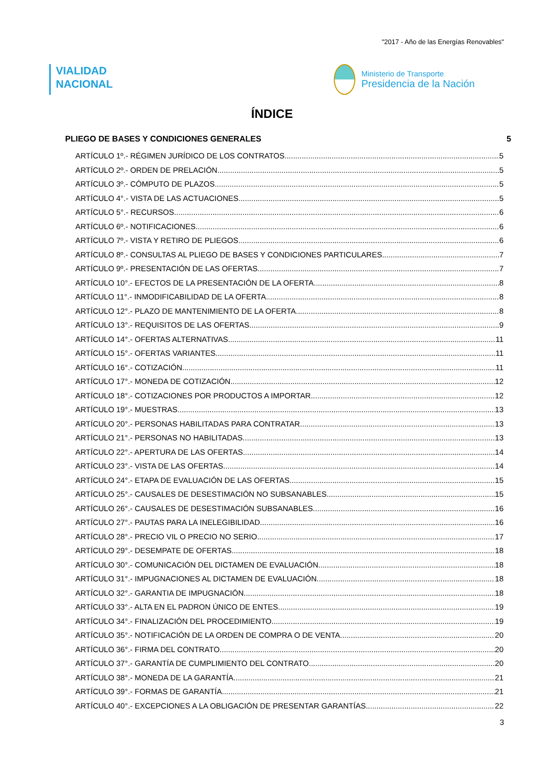"2017 - Año de las Energías Renovables"
VIALIDAD
NACIONAL
Ministerio de Transporte
Presidencia de la Nación
ÍNDICE
PLIEGO DE BASES Y CONDICIONES GENERALES 5
ARTÍCULO 1º.- RÉGIMEN JURÍDICO DE LOS CONTRATOS. 5
ARTÍCULO 2º.- ORDEN DE PRELACIÓN. 5
ARTÍCULO 3º.- CÓMPUTO DE PLAZOS. 5
ARTÍCULO 4°.- VISTA DE LAS ACTUACIONES. 5
ARTÍCULO 5°.- RECURSOS. 6
ARTÍCULO 6º.- NOTIFICACIONES. 6
ARTÍCULO 7º.- VISTA Y RETIRO DE PLIEGOS. 6
ARTÍCULO 8º.- CONSULTAS AL PLIEGO DE BASES Y CONDICIONES PARTICULARES. 7
ARTÍCULO 9º.- PRESENTACIÓN DE LAS OFERTAS. 7
ARTÍCULO 10°.- EFECTOS DE LA PRESENTACIÓN DE LA OFERTA. 8
ARTÍCULO 11°.- INMODIFICABILIDAD DE LA OFERTA. 8
ARTÍCULO 12°.- PLAZO DE MANTENIMIENTO DE LA OFERTA. 8
ARTÍCULO 13°.- REQUISITOS DE LAS OFERTAS. 9
ARTÍCULO 14°.- OFERTAS ALTERNATIVAS. 11
ARTÍCULO 15°.- OFERTAS VARIANTES. 11
ARTÍCULO 16°.- COTIZACIÓN. 11
ARTÍCULO 17°.- MONEDA DE COTIZACIÓN. 12
ARTÍCULO 18°.- COTIZACIONES POR PRODUCTOS A IMPORTAR. 12
ARTÍCULO 19°.- MUESTRAS. 13
ARTÍCULO 20°.- PERSONAS HABILITADAS PARA CONTRATAR. 13
ARTÍCULO 21°.- PERSONAS NO HABILITADAS. 13
ARTÍCULO 22°.- APERTURA DE LAS OFERTAS. 14
ARTÍCULO 23°.- VISTA DE LAS OFERTAS. 14
ARTÍCULO 24°.- ETAPA DE EVALUACIÓN DE LAS OFERTAS. 15
ARTÍCULO 25°.- CAUSALES DE DESESTIMACIÓN NO SUBSANABLES. 15
ARTÍCULO 26°.- CAUSALES DE DESESTIMACIÓN SUBSANABLES. 16
ARTÍCULO 27°.- PAUTAS PARA LA INELEGIBILIDAD. 16
ARTÍCULO 28°.- PRECIO VIL O PRECIO NO SERIO. 17
ARTÍCULO 29°.- DESEMPATE DE OFERTAS. 18
ARTÍCULO 30°.- COMUNICACIÓN DEL DICTAMEN DE EVALUACIÓN. 18
ARTÍCULO 31°.- IMPUGNACIONES AL DICTAMEN DE EVALUACIÓN. 18
ARTÍCULO 32°.- GARANTIA DE IMPUGNACIÓN. 18
ARTÍCULO 33°.- ALTA EN EL PADRON ÚNICO DE ENTES. 19
ARTÍCULO 34°.- FINALIZACIÓN DEL PROCEDIMIENTO. 19
ARTÍCULO 35°.- NOTIFICACIÓN DE LA ORDEN DE COMPRA O DE VENTA. 20
ARTÍCULO 36°.- FIRMA DEL CONTRATO. 20
ARTÍCULO 37°.- GARANTÍA DE CUMPLIMIENTO DEL CONTRATO. 20
ARTÍCULO 38°.- MONEDA DE LA GARANTÍA. 21
ARTÍCULO 39°.- FORMAS DE GARANTÍA. 21
ARTÍCULO 40°.- EXCEPCIONES A LA OBLIGACIÓN DE PRESENTAR GARANTÍAS. 22
3